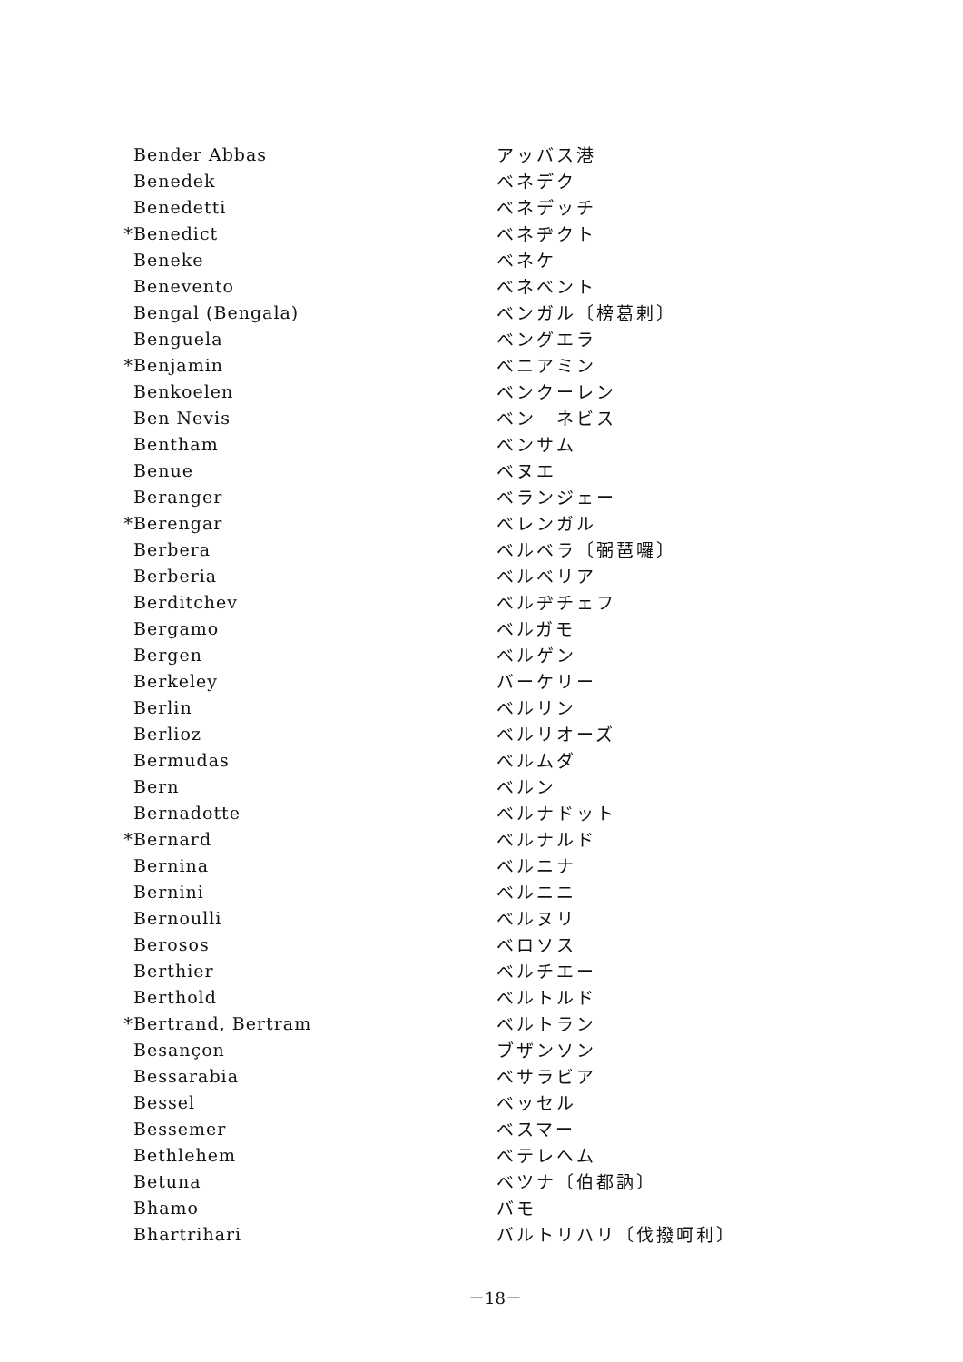| | Bender Abbas | アッバス港 |
| | Benedek | ベネデク |
| | Benedetti | ベネデッチ |
| * | Benedict | ベネヂクト |
| | Beneke | ベネケ |
| | Benevento | ベネベント |
| | Bengal (Bengala) | ベンガル〔榜葛剌〕 |
| | Benguela | ベングエラ |
| * | Benjamin | ベニアミン |
| | Benkoelen | ベンクーレン |
| | Ben Nevis | ベン ネビス |
| | Bentham | ベンサム |
| | Benue | ベヌエ |
| | Beranger | ベランジェー |
| * | Berengar | ベレンガル |
| | Berbera | ベルベラ〔弼琶囉〕 |
| | Berberia | ベルベリア |
| | Berditchev | ベルヂチェフ |
| | Bergamo | ベルガモ |
| | Bergen | ベルゲン |
| | Berkeley | バーケリー |
| | Berlin | ベルリン |
| | Berlioz | ベルリオーズ |
| | Bermudas | ベルムダ |
| | Bern | ベルン |
| | Bernadotte | ベルナドット |
| * | Bernard | ベルナルド |
| | Bernina | ベルニナ |
| | Bernini | ベルニニ |
| | Bernoulli | ベルヌリ |
| | Berosos | ベロソス |
| | Berthier | ベルチエー |
| | Berthold | ベルトルド |
| * | Bertrand, Bertram | ベルトラン |
| | Besançon | ブザンソン |
| | Bessarabia | ベサラビア |
| | Bessel | ベッセル |
| | Bessemer | ベスマー |
| | Bethlehem | ベテレヘム |
| | Betuna | ベツナ〔伯都訥〕 |
| | Bhamo | バモ |
| | Bhartrihari | バルトリハリ〔伐撥呵利〕 |
－18－